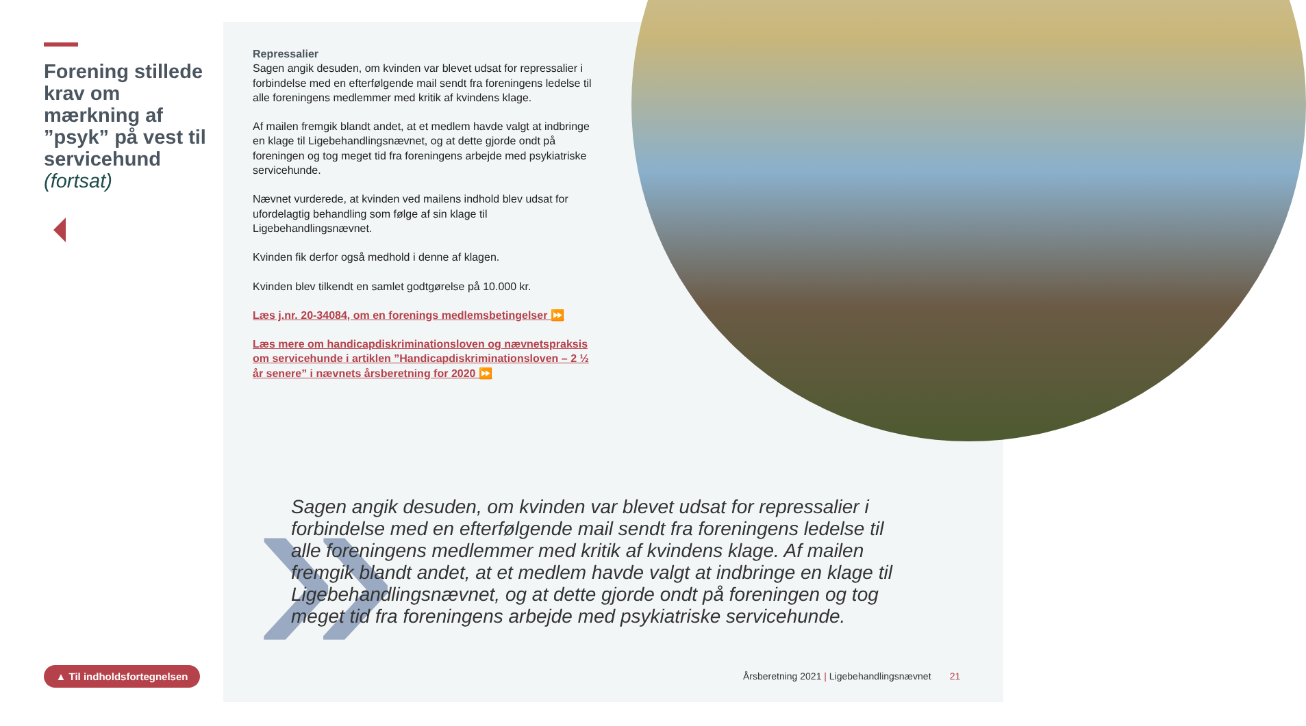Forening stillede krav om mærkning af ”psyk” på vest til servicehund (fortsat)
▲ Til indholdsfortegnelsen
Repressalier
Sagen angik desuden, om kvinden var blevet udsat for repressalier i forbindelse med en efterfølgende mail sendt fra foreningens ledelse til alle foreningens medlemmer med kritik af kvindens klage.
Af mailen fremgik blandt andet, at et medlem havde valgt at indbringe en klage til Ligebehandlingsnævnet, og at dette gjorde ondt på foreningen og tog meget tid fra foreningens arbejde med psykiatriske servicehunde.
Nævnet vurderede, at kvinden ved mailens indhold blev udsat for ufordelagtig behandling som følge af sin klage til Ligebehandlingsnævnet.
Kvinden fik derfor også medhold i denne af klagen.
Kvinden blev tilkendt en samlet godtgørelse på 10.000 kr.
Læs j.nr. 20-34084, om en forenings medlemsbetingelser ⏩
Læs mere om handicapdiskriminationsloven og nævnetspraksis om servicehunde i artiklen ”Handicapdiskriminationsloven – 2 ½ år senere” i nævnets årsberetning for 2020 ⏩
»
Sagen angik desuden, om kvinden var blevet udsat for repressalier i forbindelse med en efterfølgende mail sendt fra foreningens ledelse til alle foreningens medlemmer med kritik af kvindens klage. Af mailen fremgik blandt andet, at et medlem havde valgt at indbringe en klage til Ligebehandlingsnævnet, og at dette gjorde ondt på foreningen og tog meget tid fra foreningens arbejde med psykiatriske servicehunde.
Årsberetning 2021 | Ligebehandlingsnævnet 21